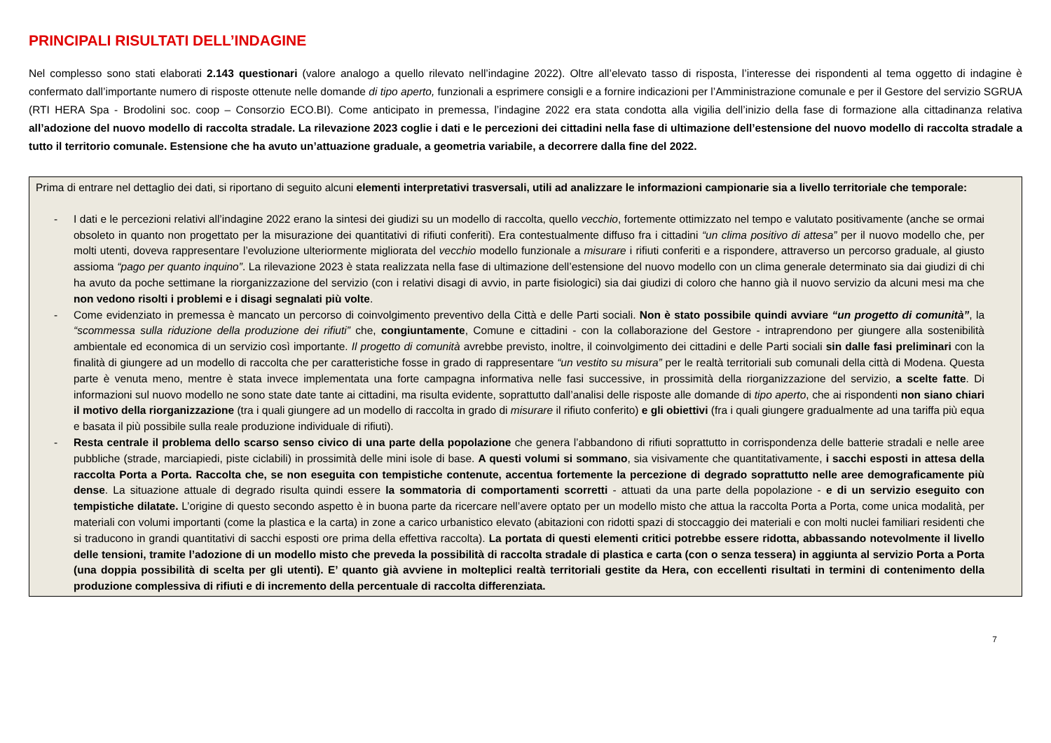PRINCIPALI RISULTATI DELL’INDAGINE
Nel complesso sono stati elaborati 2.143 questionari (valore analogo a quello rilevato nell’indagine 2022). Oltre all’elevato tasso di risposta, l’interesse dei rispondenti al tema oggetto di indagine è confermato dall’importante numero di risposte ottenute nelle domande di tipo aperto, funzionali a esprimere consigli e a fornire indicazioni per l’Amministrazione comunale e per il Gestore del servizio SGRUA (RTI HERA Spa - Brodolini soc. coop – Consorzio ECO.BI). Come anticipato in premessa, l’indagine 2022 era stata condotta alla vigilia dell’inizio della fase di formazione alla cittadinanza relativa all’adozione del nuovo modello di raccolta stradale. La rilevazione 2023 coglie i dati e le percezioni dei cittadini nella fase di ultimazione dell’estensione del nuovo modello di raccolta stradale a tutto il territorio comunale. Estensione che ha avuto un’attuazione graduale, a geometria variabile, a decorrere dalla fine del 2022.
Prima di entrare nel dettaglio dei dati, si riportano di seguito alcuni elementi interpretativi trasversali, utili ad analizzare le informazioni campionarie sia a livello territoriale che temporale:
- I dati e le percezioni relativi all’indagine 2022 erano la sintesi dei giudizi su un modello di raccolta, quello vecchio, fortemente ottimizzato nel tempo e valutato positivamente (anche se ormai obsoleto in quanto non progettato per la misurazione dei quantitativi di rifiuti conferiti). Era contestualmente diffuso fra i cittadini “un clima positivo di attesa” per il nuovo modello che, per molti utenti, doveva rappresentare l’evoluzione ulteriormente migliorata del vecchio modello funzionale a misurare i rifiuti conferiti e a rispondere, attraverso un percorso graduale, al giusto assioma “pago per quanto inquino”. La rilevazione 2023 è stata realizzata nella fase di ultimazione dell’estensione del nuovo modello con un clima generale determinato sia dai giudizi di chi ha avuto da poche settimane la riorganizzazione del servizio (con i relativi disagi di avvio, in parte fisiologici) sia dai giudizi di coloro che hanno già il nuovo servizio da alcuni mesi ma che non vedono risolti i problemi e i disagi segnalati più volte.
- Come evidenziato in premessa è mancato un percorso di coinvolgimento preventivo della Città e delle Parti sociali. Non è stato possibile quindi avviare “un progetto di comunità”, la “scommessa sulla riduzione della produzione dei rifiuti” che, congiuntamente, Comune e cittadini - con la collaborazione del Gestore - intraprendono per giungere alla sostenibilità ambientale ed economica di un servizio così importante. Il progetto di comunità avrebbe previsto, inoltre, il coinvolgimento dei cittadini e delle Parti sociali sin dalle fasi preliminari con la finalità di giungere ad un modello di raccolta che per caratteristiche fosse in grado di rappresentare “un vestito su misura” per le realtà territoriali sub comunali della città di Modena. Questa parte è venuta meno, mentre è stata invece implementata una forte campagna informativa nelle fasi successive, in prossimità della riorganizzazione del servizio, a scelte fatte. Di informazioni sul nuovo modello ne sono state date tante ai cittadini, ma risulta evidente, soprattutto dall’analisi delle risposte alle domande di tipo aperto, che ai rispondenti non siano chiari il motivo della riorganizzazione (tra i quali giungere ad un modello di raccolta in grado di misurare il rifiuto conferito) e gli obiettivi (fra i quali giungere gradualmente ad una tariffa più equa e basata il più possibile sulla reale produzione individuale di rifiuti).
- Resta centrale il problema dello scarso senso civico di una parte della popolazione che genera l’abbandono di rifiuti soprattutto in corrispondenza delle batterie stradali e nelle aree pubbliche (strade, marciapiedi, piste ciclabili) in prossimità delle mini isole di base. A questi volumi si sommano, sia visivamente che quantitativamente, i sacchi esposti in attesa della raccolta Porta a Porta. Raccolta che, se non eseguita con tempistiche contenute, accentua fortemente la percezione di degrado soprattutto nelle aree demograficamente più dense. La situazione attuale di degrado risulta quindi essere la sommatoria di comportamenti scorretti - attuati da una parte della popolazione - e di un servizio eseguito con tempistiche dilatate. L’origine di questo secondo aspetto è in buona parte da ricercare nell’avere optato per un modello misto che attua la raccolta Porta a Porta, come unica modalità, per materiali con volumi importanti (come la plastica e la carta) in zone a carico urbanistico elevato (abitazioni con ridotti spazi di stoccaggio dei materiali e con molti nuclei familiari residenti che si traducono in grandi quantitativi di sacchi esposti ore prima della effettiva raccolta). La portata di questi elementi critici potrebbe essere ridotta, abbassando notevolmente il livello delle tensioni, tramite l’adozione di un modello misto che preveda la possibilità di raccolta stradale di plastica e carta (con o senza tessera) in aggiunta al servizio Porta a Porta (una doppia possibilità di scelta per gli utenti). E’ quanto già avviene in molteplici realtà territoriali gestite da Hera, con eccellenti risultati in termini di contenimento della produzione complessiva di rifiuti e di incremento della percentuale di raccolta differenziata.
7